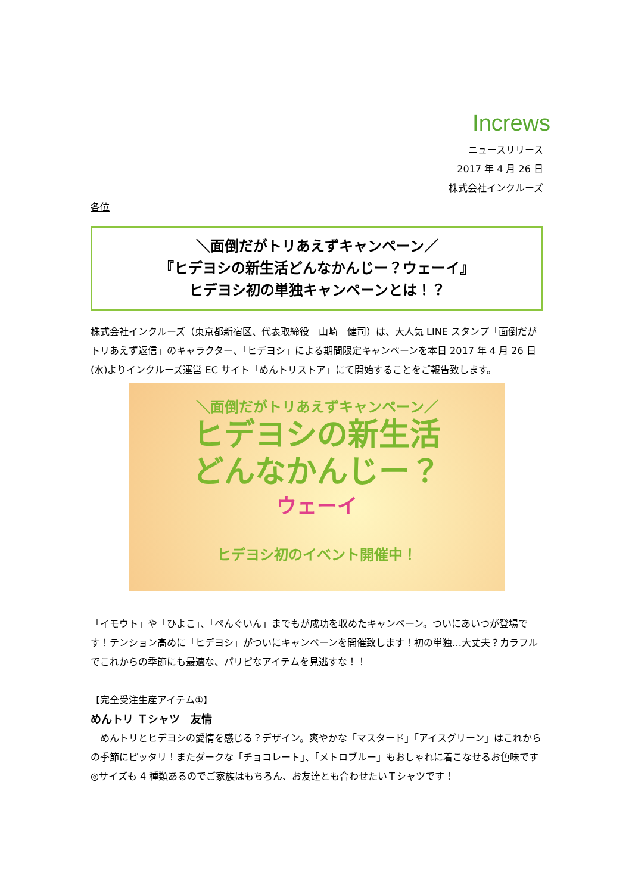Increws
ニュースリリース
2017 年 4 月 26 日
株式会社インクルーズ
各位
＼面倒だがトリあえずキャンペーン／
『ヒデヨシの新生活どんなかんじー？ウェーイ』
ヒデヨシ初の単独キャンペーンとは！？
株式会社インクルーズ（東京都新宿区、代表取締役　山崎　健司）は、大人気 LINE スタンプ「面倒だがトリあえず返信」のキャラクター、「ヒデヨシ」による期間限定キャンペーンを本日 2017 年 4 月 26 日(水)よりインクルーズ運営 EC サイト「めんトリストア」にて開始することをご報告致します。
＼面倒だがトリあえずキャンペーン／
ヒデヨシの新生活
どんなかんじー？
ウェーイ
ヒデヨシ初のイベント開催中！
「イモウト」や「ひよこ」、「ぺんぐいん」までもが成功を収めたキャンペーン。ついにあいつが登場です！テンション高めに「ヒデヨシ」がついにキャンペーンを開催致します！初の単独…大丈夫？カラフルでこれからの季節にも最適な、パリピなアイテムを見逃すな！！
【完全受注生産アイテム①】
めんトリ Ｔシャツ　友情
　めんトリとヒデヨシの愛情を感じる？デザイン。爽やかな「マスタード」「アイスグリーン」はこれからの季節にピッタリ！またダークな「チョコレート」、「メトロブルー」もおしゃれに着こなせるお色味です◎サイズも 4 種類あるのでご家族はもちろん、お友達とも合わせたいＴシャツです！